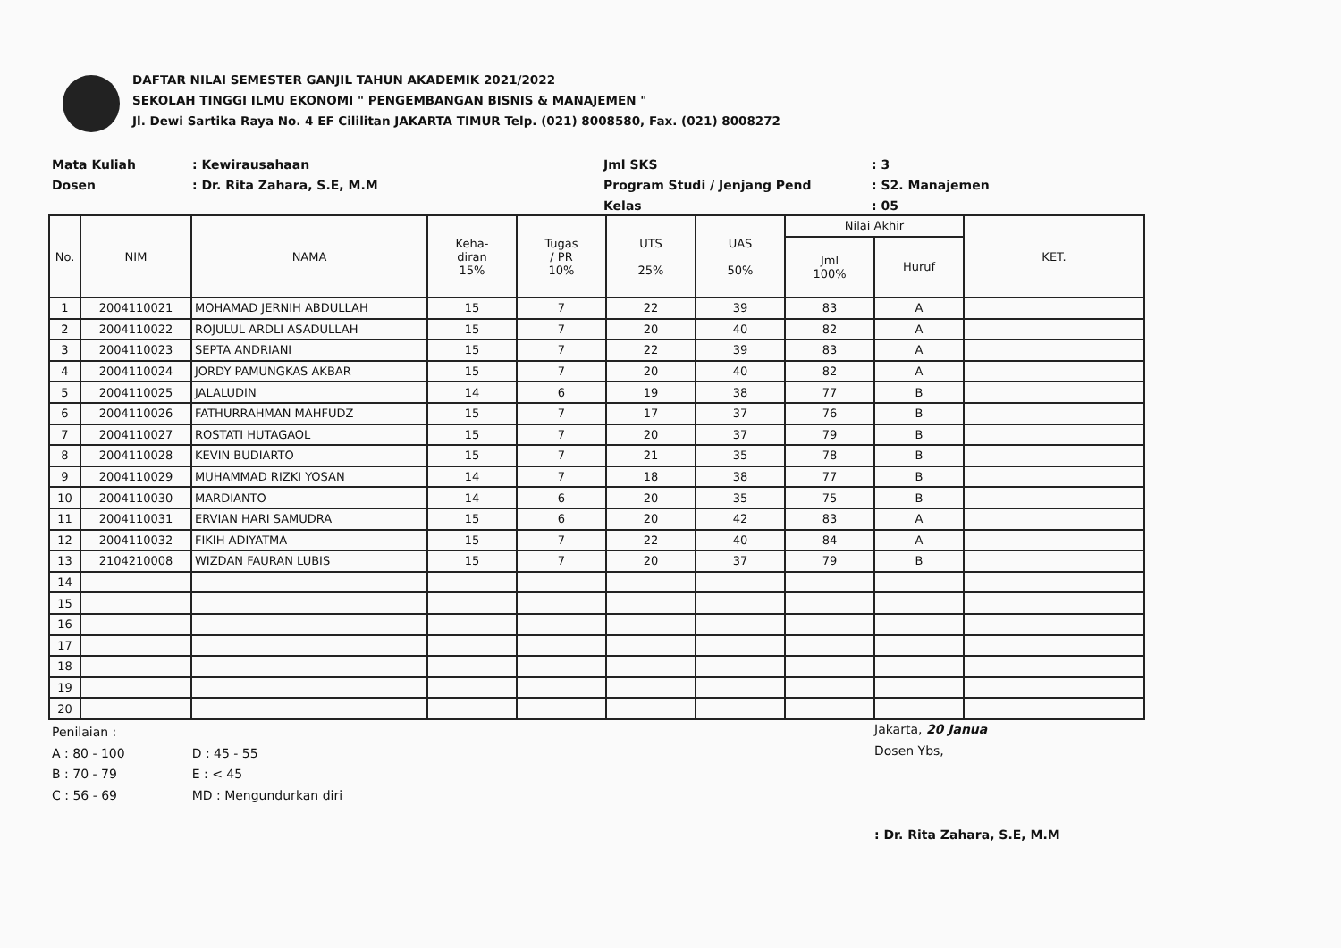DAFTAR NILAI SEMESTER GANJIL TAHUN AKADEMIK 2021/2022
SEKOLAH TINGGI ILMU EKONOMI " PENGEMBANGAN BISNIS & MANAJEMEN "
Jl. Dewi Sartika Raya No. 4 EF Cililitan JAKARTA TIMUR Telp. (021) 8008580, Fax. (021) 8008272
| Mata Kuliah | : Kewirausahaan | Jml SKS | : 3 |
| Dosen | : Dr. Rita Zahara, S.E, M.M | Program Studi / Jenjang Pend | : S2. Manajemen |
| | | Kelas | : 05 |
| No. | NIM | NAMA | Keha- diran 15% | Tugas / PR 10% | UTS 25% | UAS 50% | Nilai Akhir | | KET. |
| --- | --- | --- | --- | --- | --- | --- | --- | --- | --- |
| | | | | | | | Jml 100% | Huruf | |
| 1 | 2004110021 | MOHAMAD JERNIH ABDULLAH | 15 | 7 | 22 | 39 | 83 | A | |
| 2 | 2004110022 | ROJULUL ARDLI ASADULLAH | 15 | 7 | 20 | 40 | 82 | A | |
| 3 | 2004110023 | SEPTA ANDRIANI | 15 | 7 | 22 | 39 | 83 | A | |
| 4 | 2004110024 | JORDY PAMUNGKAS AKBAR | 15 | 7 | 20 | 40 | 82 | A | |
| 5 | 2004110025 | JALALUDIN | 14 | 6 | 19 | 38 | 77 | B | |
| 6 | 2004110026 | FATHURRAHMAN MAHFUDZ | 15 | 7 | 17 | 37 | 76 | B | |
| 7 | 2004110027 | ROSTATI HUTAGAOL | 15 | 7 | 20 | 37 | 79 | B | |
| 8 | 2004110028 | KEVIN BUDIARTO | 15 | 7 | 21 | 35 | 78 | B | |
| 9 | 2004110029 | MUHAMMAD RIZKI YOSAN | 14 | 7 | 18 | 38 | 77 | B | |
| 10 | 2004110030 | MARDIANTO | 14 | 6 | 20 | 35 | 75 | B | |
| 11 | 2004110031 | ERVIAN HARI SAMUDRA | 15 | 6 | 20 | 42 | 83 | A | |
| 12 | 2004110032 | FIKIH ADIYATMA | 15 | 7 | 22 | 40 | 84 | A | |
| 13 | 2104210008 | WIZDAN FAURAN LUBIS | 15 | 7 | 20 | 37 | 79 | B | |
| 14 | | | | | | | | | |
| 15 | | | | | | | | | |
| 16 | | | | | | | | | |
| 17 | | | | | | | | | |
| 18 | | | | | | | | | |
| 19 | | | | | | | | | |
| 20 | | | | | | | | | |
Penilaian :
| A : 80 - 100 | D : 45 - 55 |
| B : 70 - 79 | E : < 45 |
| C : 56 - 69 | MD : Mengundurkan diri |
Jakarta, 20 Janua
Dosen Ybs,
: Dr. Rita Zahara, S.E, M.M